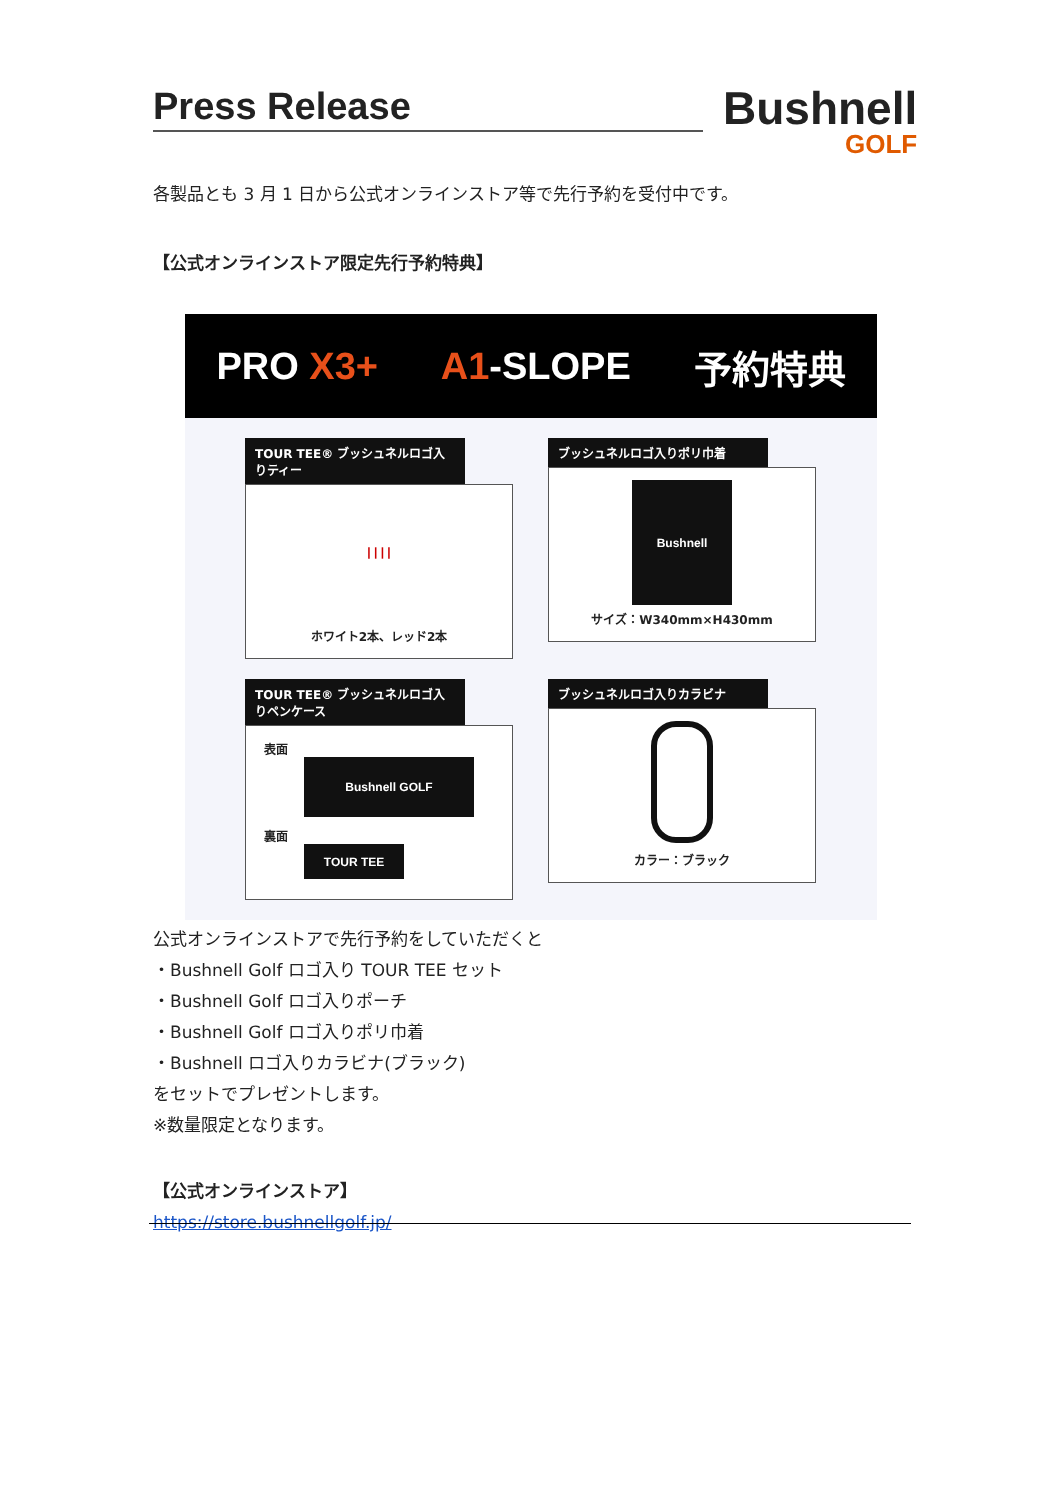Press Release
Bushnell
GOLF
各製品とも 3 月 1 日から公式オンラインストア等で先行予約を受付中です。
【公式オンラインストア限定先行予約特典】
PRO X3+ A1-SLOPE 予約特典
TOUR TEE® ブッシュネルロゴ入りティー
| | | |
ホワイト2本、レッド2本
ブッシュネルロゴ入りポリ巾着
Bushnell
サイズ：W340mm×H430mm
TOUR TEE® ブッシュネルロゴ入りペンケース
表面
Bushnell GOLF
裏面
TOUR TEE
ブッシュネルロゴ入りカラビナ
カラー：ブラック
公式オンラインストアで先行予約をしていただくと
・Bushnell Golf ロゴ入り TOUR TEE セット
・Bushnell Golf ロゴ入りポーチ
・Bushnell Golf ロゴ入りポリ巾着
・Bushnell ロゴ入りカラビナ(ブラック)
をセットでプレゼントします。
※数量限定となります。
【公式オンラインストア】
https://store.bushnellgolf.jp/